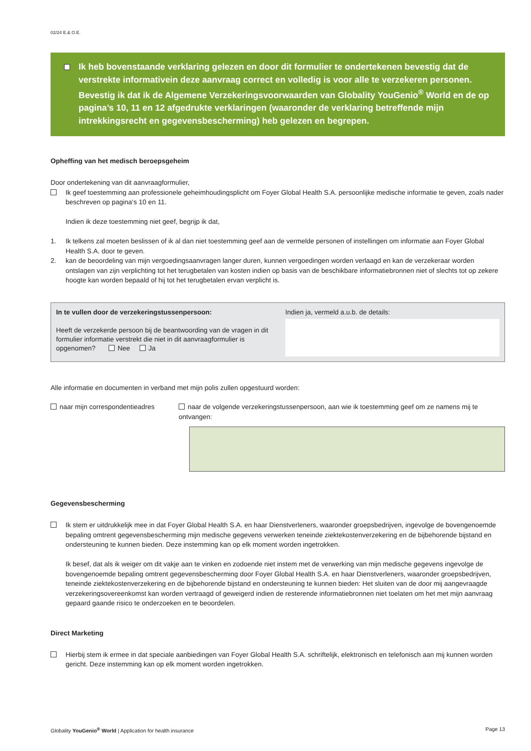02/24 E.& O.E.
Ik heb bovenstaande verklaring gelezen en door dit formulier te ondertekenen bevestig dat de verstrekte informativein deze aanvraag correct en volledig is voor alle te verzekeren personen. Bevestig ik dat ik de Algemene Verzekeringsvoorwaarden van Globality YouGenio<sup>®</sup> World en de op pagina’s 10, 11 en 12 afgedrukte verklaringen (waaronder de verklaring betreffende mijn intrekkingsrecht en gegevensbescherming) heb gelezen en begrepen.
Opheffing van het medisch beroepsgeheim
Door ondertekening van dit aanvraagformulier,
Ik geef toestemming aan professionele geheimhoudingsplicht om Foyer Global Health S.A. persoonlijke medische informatie te geven, zoals nader beschreven op pagina‘s 10 en 11.
Indien ik deze toestemming niet geef, begrijp ik dat,
1. Ik telkens zal moeten beslissen of ik al dan niet toestemming geef aan de vermelde personen of instellingen om informatie aan Foyer Global Health S.A. door te geven.
2. kan de beoordeling van mijn vergoedingsaanvragen langer duren, kunnen vergoedingen worden verlaagd en kan de verzekeraar worden ontslagen van zijn verplichting tot het terugbetalen van kosten indien op basis van de beschikbare informatiebronnen niet of slechts tot op zekere hoogte kan worden bepaald of hij tot het terugbetalen ervan verplicht is.
In te vullen door de verzekeringstussenpersoon:
Heeft de verzekerde persoon bij de beantwoording van de vragen in dit formulier informatie verstrekt die niet in dit aanvraagformulier is opgenomen? Nee Ja
Indien ja, vermeld a.u.b. de details:
Alle informatie en documenten in verband met mijn polis zullen opgestuurd worden:
naar mijn correspondentieadres naar de volgende verzekeringstussenpersoon, aan wie ik toestemming geef om ze namens mij te ontvangen:
Gegevensbescherming
Ik stem er uitdrukkelijk mee in dat Foyer Global Health S.A. en haar Dienstverleners, waaronder groepsbedrijven, ingevolge de bovengenoemde bepaling omtrent gegevensbescherming mijn medische gegevens verwerken teneinde ziektekostenverzekering en de bijbehorende bijstand en ondersteuning te kunnen bieden. Deze instemming kan op elk moment worden ingetrokken.
Ik besef, dat als ik weiger om dit vakje aan te vinken en zodoende niet instem met de verwerking van mijn medische gegevens ingevolge de bovengenoemde bepaling omtrent gegevensbescherming door Foyer Global Health S.A. en haar Dienstverleners, waaronder groepsbedrijven, teneinde ziektekostenverzekering en de bijbehorende bijstand en ondersteuning te kunnen bieden: Het sluiten van de door mij aangevraagde verzekeringsovereenkomst kan worden vertraagd of geweigerd indien de resterende informatiebronnen niet toelaten om het met mijn aanvraag gepaard gaande risico te onderzoeken en te beoordelen.
Direct Marketing
Hierbij stem ik ermee in dat speciale aanbiedingen van Foyer Global Health S.A. schriftelijk, elektronisch en telefonisch aan mij kunnen worden gericht. Deze instemming kan op elk moment worden ingetrokken.
Globality YouGenio<sup>®</sup> World | Application for health insurance Page 13